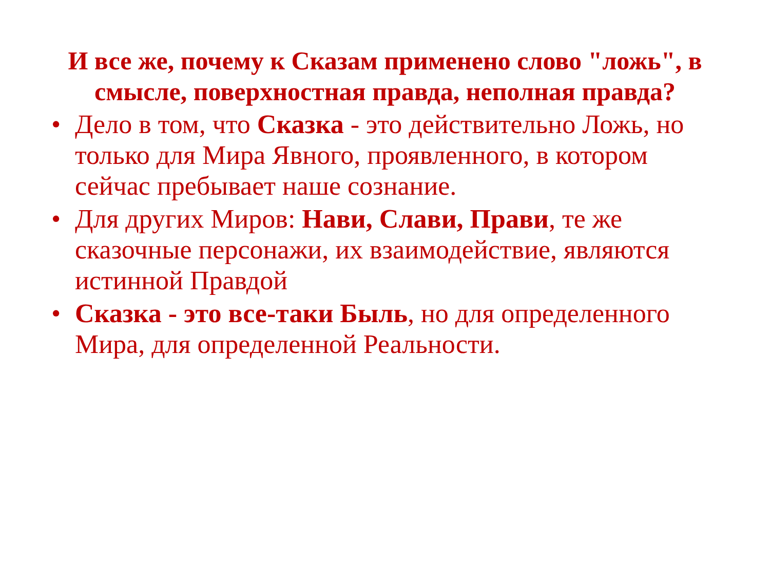И все же, почему к Сказам применено слово "ложь", в смысле, поверхностная правда, неполная правда?
• Дело в том, что Сказка - это действительно Ложь, но только для Мира Явного, проявленного, в котором сейчас пребывает наше сознание.
• Для других Миров: Нави, Слави, Прави, те же сказочные персонажи, их взаимодействие, являются истинной Правдой
• Сказка - это все-таки Быль, но для определенного Мира, для определенной Реальности.